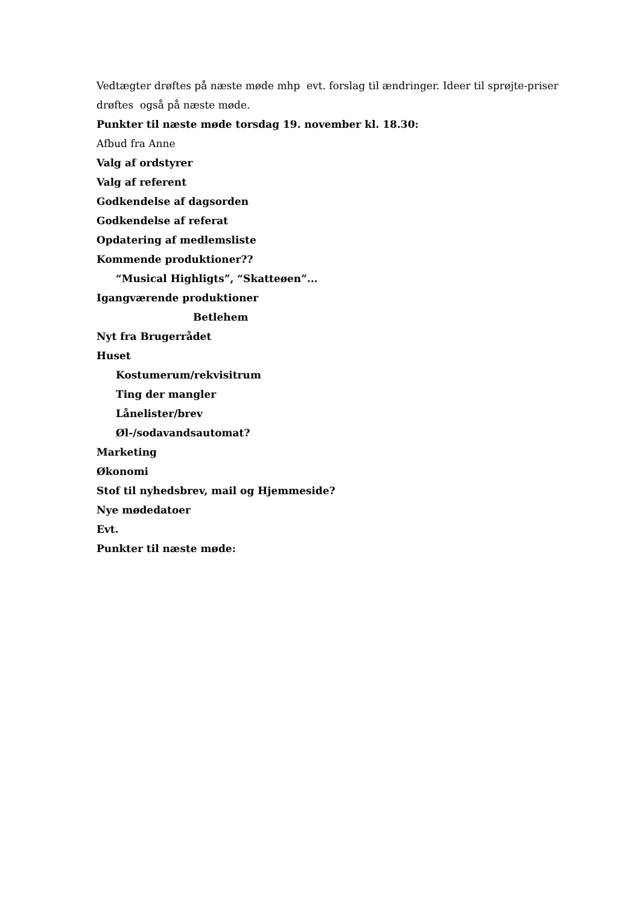Vedtægter drøftes på næste møde mhp evt. forslag til ændringer. Ideer til sprøjte-priser drøftes også på næste møde.
Punkter til næste møde torsdag 19. november kl. 18.30:
Afbud fra Anne
Valg af ordstyrer
Valg af referent
Godkendelse af dagsorden
Godkendelse af referat
Opdatering af medlemsliste
Kommende produktioner??
“Musical Highligts”, “Skatteøen”...
Igangværende produktioner
Betlehem
Nyt fra Brugerrådet
Huset
Kostumerum/rekvisitrum
Ting der mangler
Lånelister/brev
Øl-/sodavandsautomat?
Marketing
Økonomi
Stof til nyhedsbrev, mail og Hjemmeside?
Nye mødedatoer
Evt.
Punkter til næste møde: